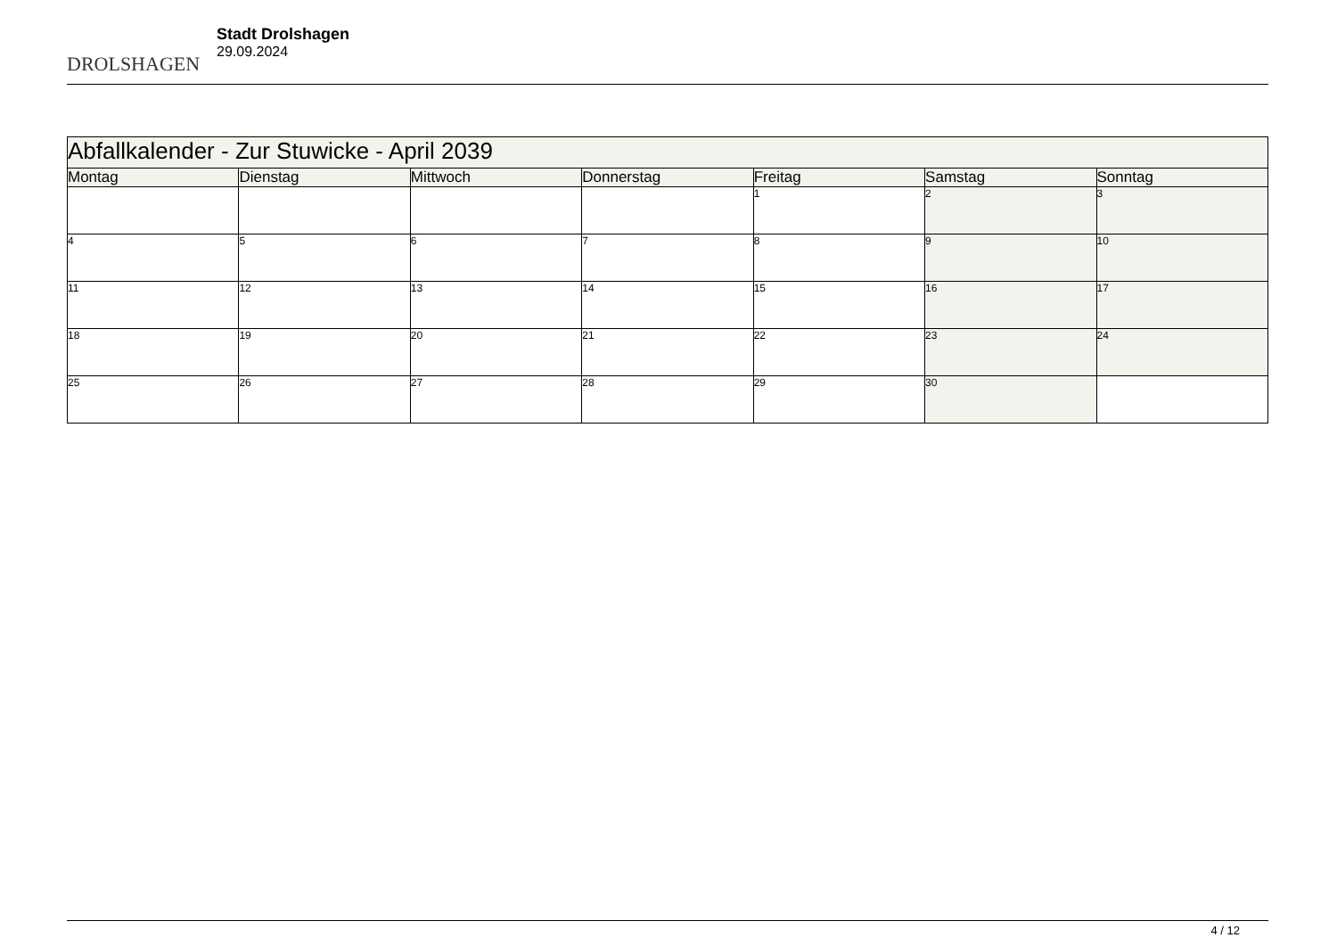DROLSHAGEN
Stadt Drolshagen
29.09.2024
| Abfallkalender - Zur Stuwicke - April 2039 | | | | | | |
| --- | --- | --- | --- | --- | --- | --- |
| Montag | Dienstag | Mittwoch | Donnerstag | Freitag | Samstag | Sonntag |
| | | | | 1 | 2 | 3 |
| 4 | 5 | 6 | 7 | 8 | 9 | 10 |
| 11 | 12 | 13 | 14 | 15 | 16 | 17 |
| 18 | 19 | 20 | 21 | 22 | 23 | 24 |
| 25 | 26 | 27 | 28 | 29 | 30 | |
4 / 12